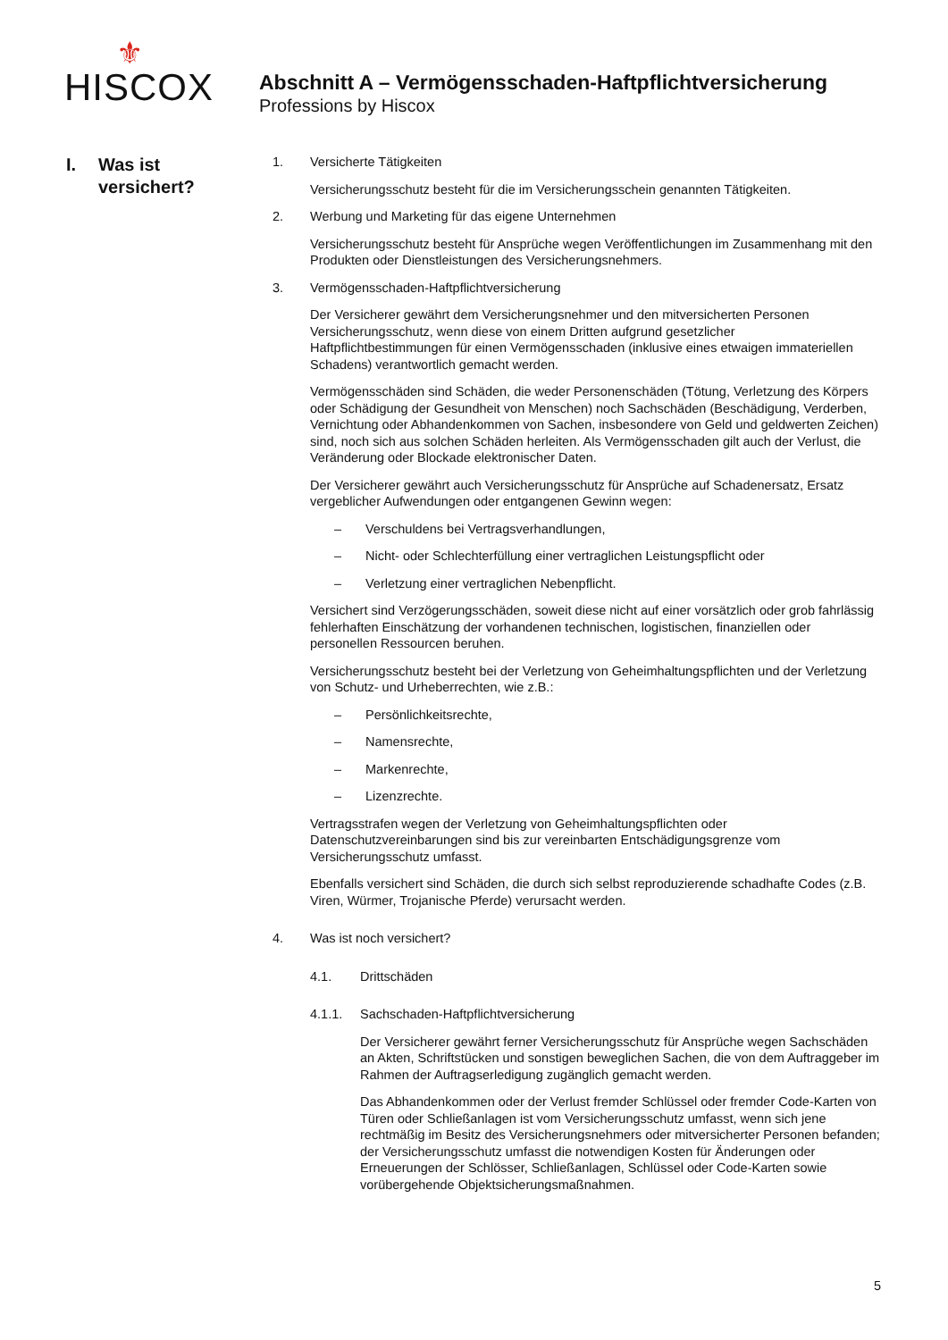⚜
HISCOX
Abschnitt A – Vermögensschaden-Haftpflichtversicherung
Professions by Hiscox
I. Was ist
versichert?
1. Versicherte Tätigkeiten
Versicherungsschutz besteht für die im Versicherungsschein genannten Tätigkeiten.
2. Werbung und Marketing für das eigene Unternehmen
Versicherungsschutz besteht für Ansprüche wegen Veröffentlichungen im Zusammenhang mit den Produkten oder Dienstleistungen des Versicherungsnehmers.
3. Vermögensschaden-Haftpflichtversicherung
Der Versicherer gewährt dem Versicherungsnehmer und den mitversicherten Personen Versicherungsschutz, wenn diese von einem Dritten aufgrund gesetzlicher Haftpflichtbestimmungen für einen Vermögensschaden (inklusive eines etwaigen immateriellen Schadens) verantwortlich gemacht werden.
Vermögensschäden sind Schäden, die weder Personenschäden (Tötung, Verletzung des Körpers oder Schädigung der Gesundheit von Menschen) noch Sachschäden (Beschädigung, Verderben, Vernichtung oder Abhandenkommen von Sachen, insbesondere von Geld und geldwerten Zeichen) sind, noch sich aus solchen Schäden herleiten. Als Vermögensschaden gilt auch der Verlust, die Veränderung oder Blockade elektronischer Daten.
Der Versicherer gewährt auch Versicherungsschutz für Ansprüche auf Schadenersatz, Ersatz vergeblicher Aufwendungen oder entgangenen Gewinn wegen:
– Verschuldens bei Vertragsverhandlungen,
– Nicht- oder Schlechterfüllung einer vertraglichen Leistungspflicht oder
– Verletzung einer vertraglichen Nebenpflicht.
Versichert sind Verzögerungsschäden, soweit diese nicht auf einer vorsätzlich oder grob fahrlässig fehlerhaften Einschätzung der vorhandenen technischen, logistischen, finanziellen oder personellen Ressourcen beruhen.
Versicherungsschutz besteht bei der Verletzung von Geheimhaltungspflichten und der Verletzung von Schutz- und Urheberrechten, wie z.B.:
– Persönlichkeitsrechte,
– Namensrechte,
– Markenrechte,
– Lizenzrechte.
Vertragsstrafen wegen der Verletzung von Geheimhaltungspflichten oder Datenschutzvereinbarungen sind bis zur vereinbarten Entschädigungsgrenze vom Versicherungsschutz umfasst.
Ebenfalls versichert sind Schäden, die durch sich selbst reproduzierende schadhafte Codes (z.B. Viren, Würmer, Trojanische Pferde) verursacht werden.
4. Was ist noch versichert?
4.1. Drittschäden
4.1.1. Sachschaden-Haftpflichtversicherung
Der Versicherer gewährt ferner Versicherungsschutz für Ansprüche wegen Sachschäden an Akten, Schriftstücken und sonstigen beweglichen Sachen, die von dem Auftraggeber im Rahmen der Auftragserledigung zugänglich gemacht werden.
Das Abhandenkommen oder der Verlust fremder Schlüssel oder fremder Code-Karten von Türen oder Schließanlagen ist vom Versicherungsschutz umfasst, wenn sich jene rechtmäßig im Besitz des Versicherungsnehmers oder mitversicherter Personen befanden; der Versicherungsschutz umfasst die notwendigen Kosten für Änderungen oder Erneuerungen der Schlösser, Schließanlagen, Schlüssel oder Code-Karten sowie vorübergehende Objektsicherungsmaßnahmen.
5